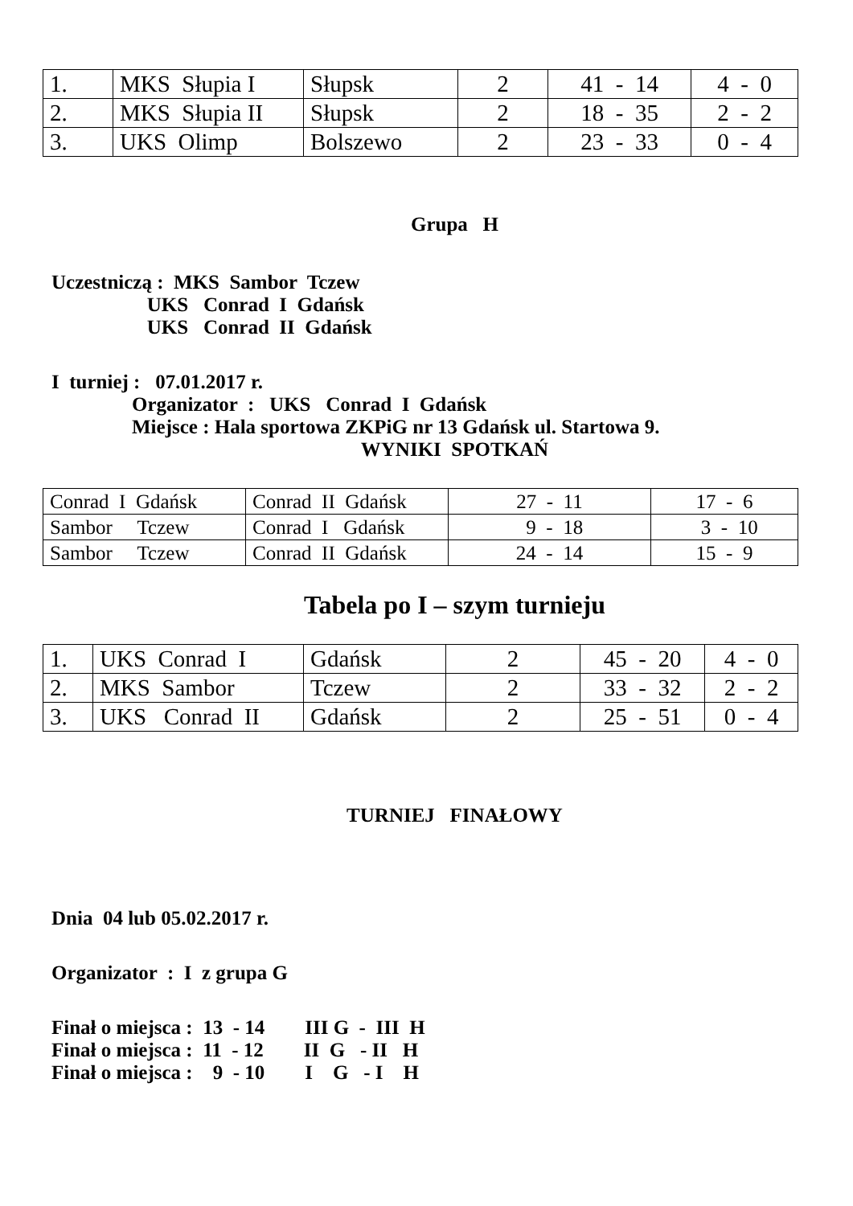| 1. | MKS Słupia I | Słupsk | 2 | 41 - 14 | 4 - 0 |
| 2. | MKS Słupia II | Słupsk | 2 | 18 - 35 | 2 - 2 |
| 3. | UKS Olimp | Bolszewo | 2 | 23 - 33 | 0 - 4 |
Grupa H
Uczestniczą : MKS Sambor Tczew UKS Conrad I Gdańsk UKS Conrad II Gdańsk
I turniej : 07.01.2017 r. Organizator : UKS Conrad I Gdańsk Miejsce : Hala sportowa ZKPiG nr 13 Gdańsk ul. Startowa 9.
WYNIKI SPOTKAŃ
| Conrad I Gdańsk | Conrad II Gdańsk | 27 - 11 | 17 - 6 |
| Sambor Tczew | Conrad I Gdańsk | 9 - 18 | 3 - 10 |
| Sambor Tczew | Conrad II Gdańsk | 24 - 14 | 15 - 9 |
Tabela po I – szym turnieju
| 1. | UKS Conrad I | Gdańsk | 2 | 45 - 20 | 4 - 0 |
| 2. | MKS Sambor | Tczew | 2 | 33 - 32 | 2 - 2 |
| 3. | UKS Conrad II | Gdańsk | 2 | 25 - 51 | 0 - 4 |
TURNIEJ FINAŁOWY
Dnia 04 lub 05.02.2017 r.
Organizator : I z grupa G
Finał o miejsca : 13 - 14 III G - III H Finał o miejsca : 11 - 12 II G - II H Finał o miejsca : 9 - 10 I G - I H